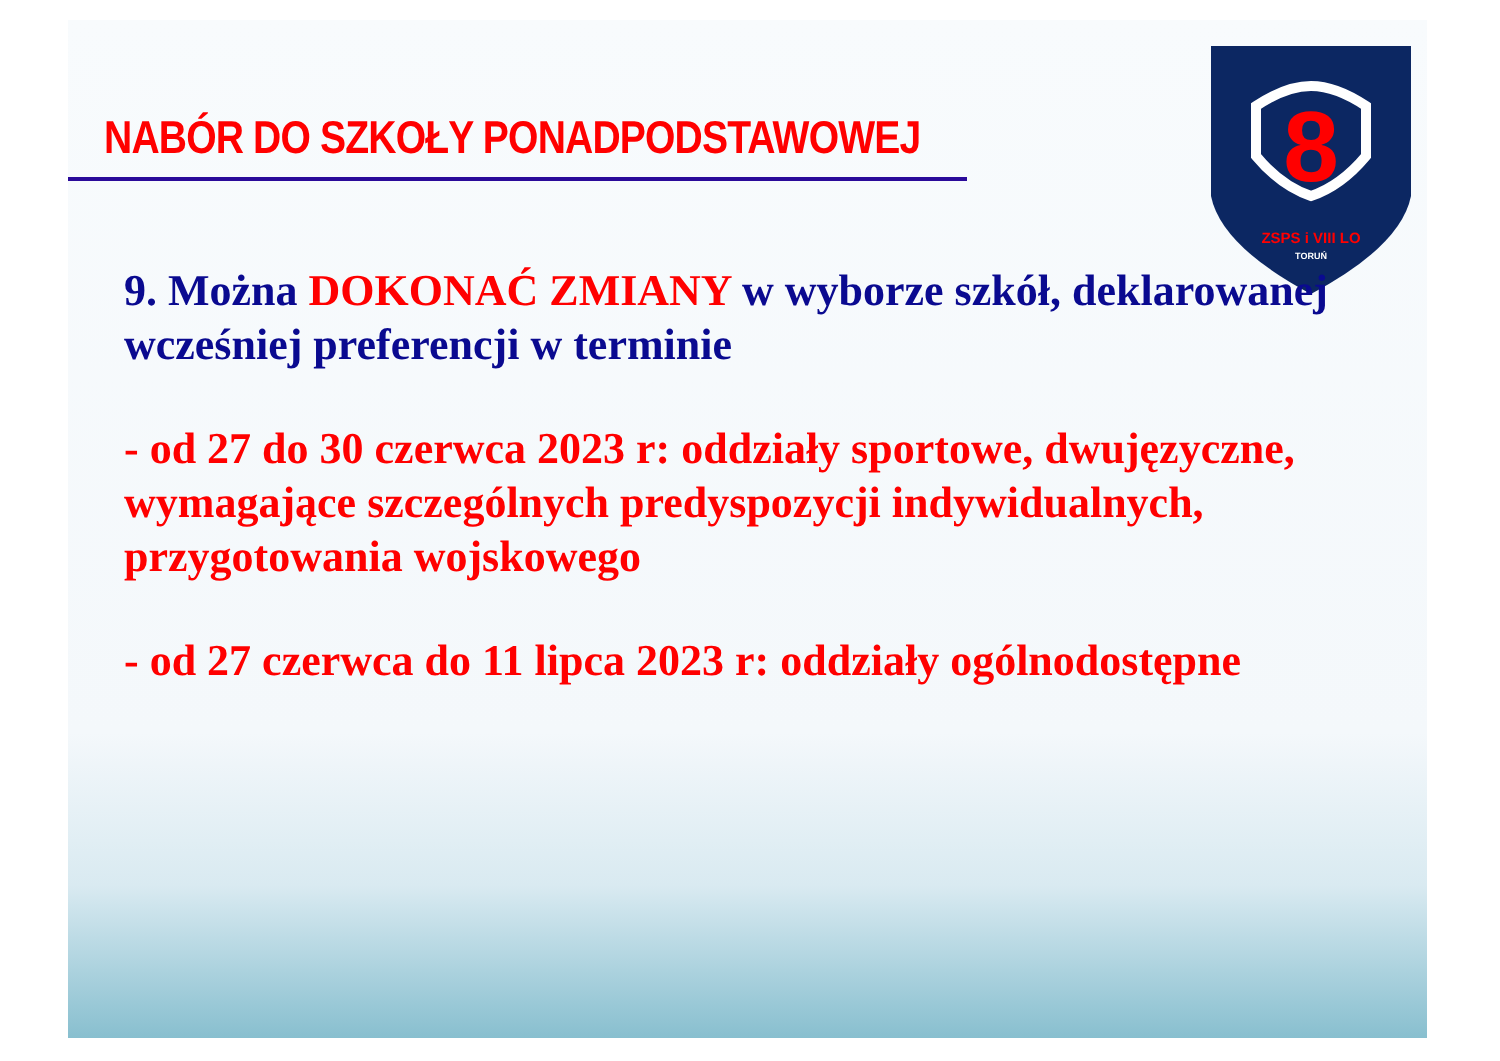8
ZSPS i VIII LO
TORUŃ
NABÓR DO SZKOŁY PONADPODSTAWOWEJ
9. Można DOKONAĆ ZMIANY w wyborze szkół, deklarowanej wcześniej preferencji w terminie
- od 27 do 30 czerwca 2023 r: oddziały sportowe, dwujęzyczne, wymagające szczególnych predyspozycji indywidualnych, przygotowania wojskowego
- od 27 czerwca do 11 lipca 2023 r: oddziały ogólnodostępne